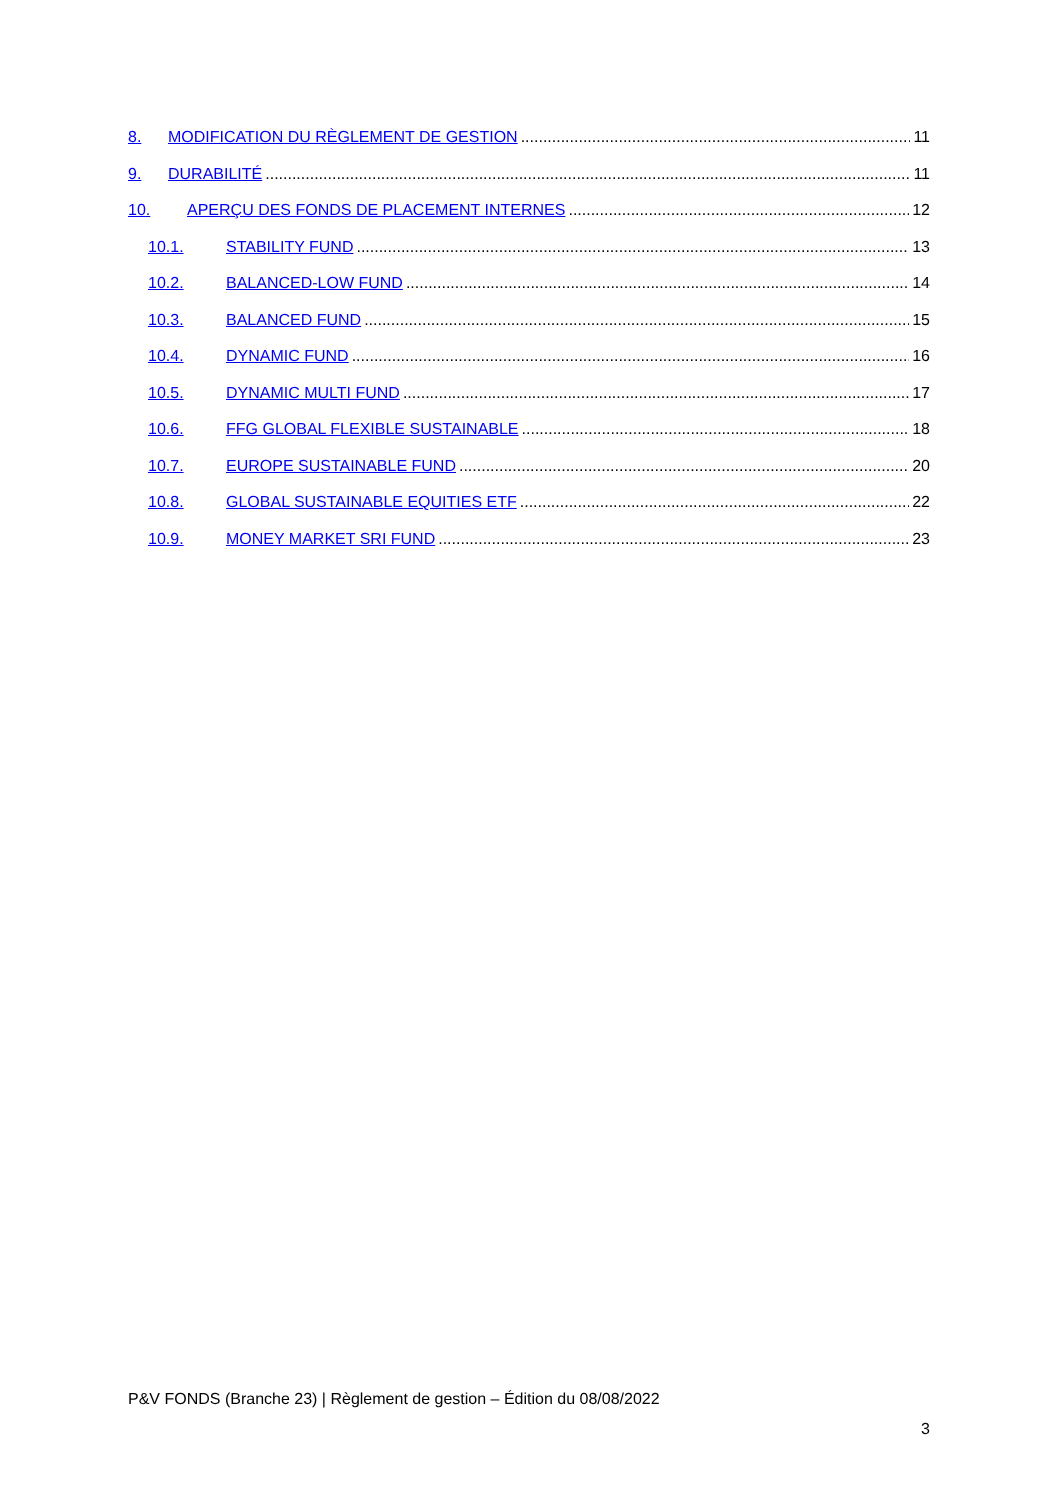8. MODIFICATION DU RÈGLEMENT DE GESTION 11
9. DURABILITÉ 11
10. APERÇU DES FONDS DE PLACEMENT INTERNES 12
10.1. STABILITY FUND 13
10.2. BALANCED-LOW FUND 14
10.3. BALANCED FUND 15
10.4. DYNAMIC FUND 16
10.5. DYNAMIC MULTI FUND 17
10.6. FFG GLOBAL FLEXIBLE SUSTAINABLE 18
10.7. EUROPE SUSTAINABLE FUND 20
10.8. GLOBAL SUSTAINABLE EQUITIES ETF 22
10.9. MONEY MARKET SRI FUND 23
P&V FONDS (Branche 23) | Règlement de gestion – Édition du 08/08/2022
3